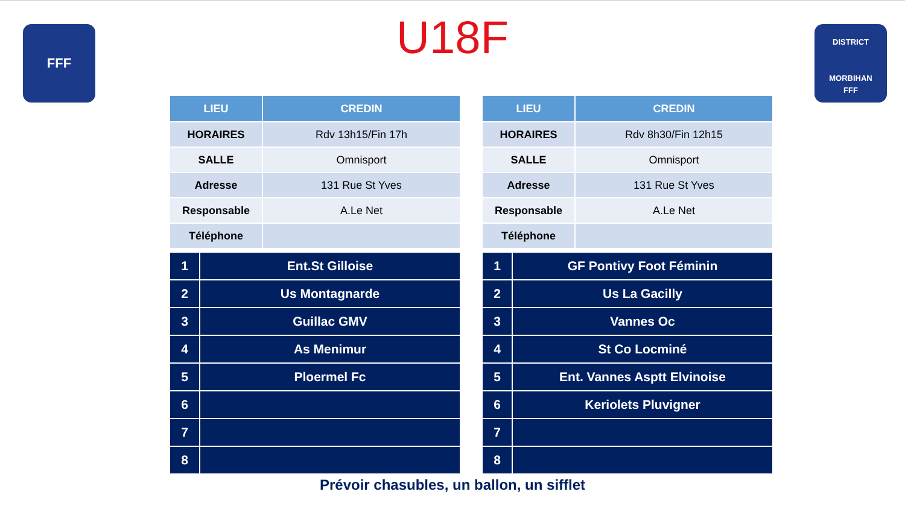FFF
U18F
DISTRICT
MORBIHAN
FFF
| LIEU | CREDIN |
| --- | --- |
| HORAIRES | Rdv 13h15/Fin 17h |
| SALLE | Omnisport |
| Adresse | 131 Rue St Yves |
| Responsable | A.Le Net |
| Téléphone | |
| 1 | Ent.St Gilloise |
| 2 | Us Montagnarde |
| 3 | Guillac GMV |
| 4 | As Menimur |
| 5 | Ploermel Fc |
| 6 | |
| 7 | |
| 8 | |
| LIEU | CREDIN |
| --- | --- |
| HORAIRES | Rdv 8h30/Fin 12h15 |
| SALLE | Omnisport |
| Adresse | 131 Rue St Yves |
| Responsable | A.Le Net |
| Téléphone | |
| 1 | GF Pontivy Foot Féminin |
| 2 | Us La Gacilly |
| 3 | Vannes Oc |
| 4 | St Co Locminé |
| 5 | Ent. Vannes Asptt Elvinoise |
| 6 | Keriolets Pluvigner |
| 7 | |
| 8 | |
Prévoir chasubles, un ballon, un sifflet